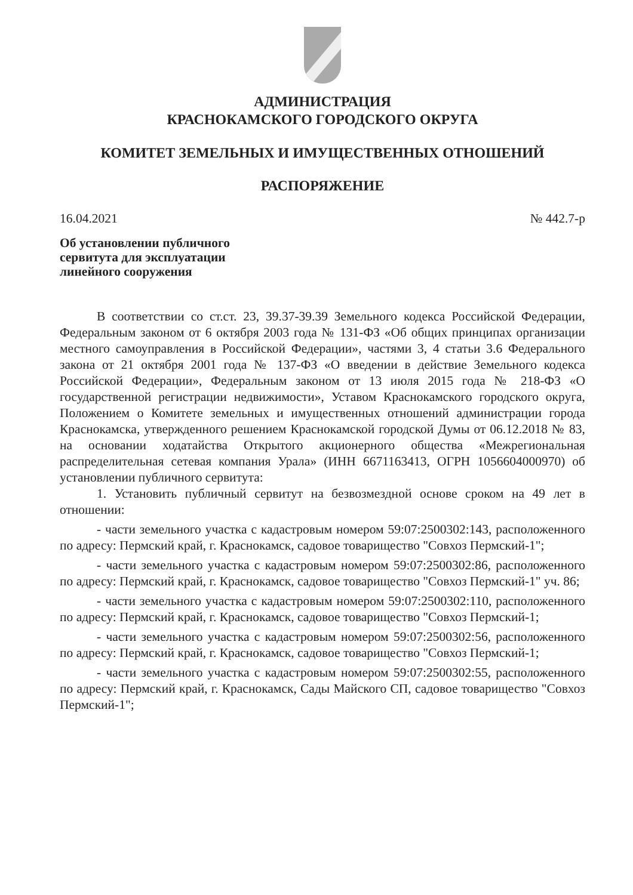АДМИНИСТРАЦИЯ
КРАСНОКАМСКОГО ГОРОДСКОГО ОКРУГА
КОМИТЕТ ЗЕМЕЛЬНЫХ И ИМУЩЕСТВЕННЫХ ОТНОШЕНИЙ
РАСПОРЯЖЕНИЕ
16.04.2021 № 442.7-р
Об установлении публичного сервитута для эксплуатации линейного сооружения
В соответствии со ст.ст. 23, 39.37-39.39 Земельного кодекса Российской Федерации, Федеральным законом от 6 октября 2003 года № 131-ФЗ «Об общих принципах организации местного самоуправления в Российской Федерации», частями 3, 4 статьи 3.6 Федерального закона от 21 октября 2001 года № 137-ФЗ «О введении в действие Земельного кодекса Российской Федерации», Федеральным законом от 13 июля 2015 года № 218-ФЗ «О государственной регистрации недвижимости», Уставом Краснокамского городского округа, Положением о Комитете земельных и имущественных отношений администрации города Краснокамска, утвержденного решением Краснокамской городской Думы от 06.12.2018 № 83, на основании ходатайства Открытого акционерного общества «Межрегиональная распределительная сетевая компания Урала» (ИНН 6671163413, ОГРН 1056604000970) об установлении публичного сервитута:
1. Установить публичный сервитут на безвозмездной основе сроком на 49 лет в отношении:
- части земельного участка с кадастровым номером 59:07:2500302:143, расположенного по адресу: Пермский край, г. Краснокамск, садовое товарищество "Совхоз Пермский-1";
- части земельного участка с кадастровым номером 59:07:2500302:86, расположенного по адресу: Пермский край, г. Краснокамск, садовое товарищество "Совхоз Пермский-1" уч. 86;
- части земельного участка с кадастровым номером 59:07:2500302:110, расположенного по адресу: Пермский край, г. Краснокамск, садовое товарищество "Совхоз Пермский-1;
- части земельного участка с кадастровым номером 59:07:2500302:56, расположенного по адресу: Пермский край, г. Краснокамск, садовое товарищество "Совхоз Пермский-1;
- части земельного участка с кадастровым номером 59:07:2500302:55, расположенного по адресу: Пермский край, г. Краснокамск, Сады Майского СП, садовое товарищество "Совхоз Пермский-1";